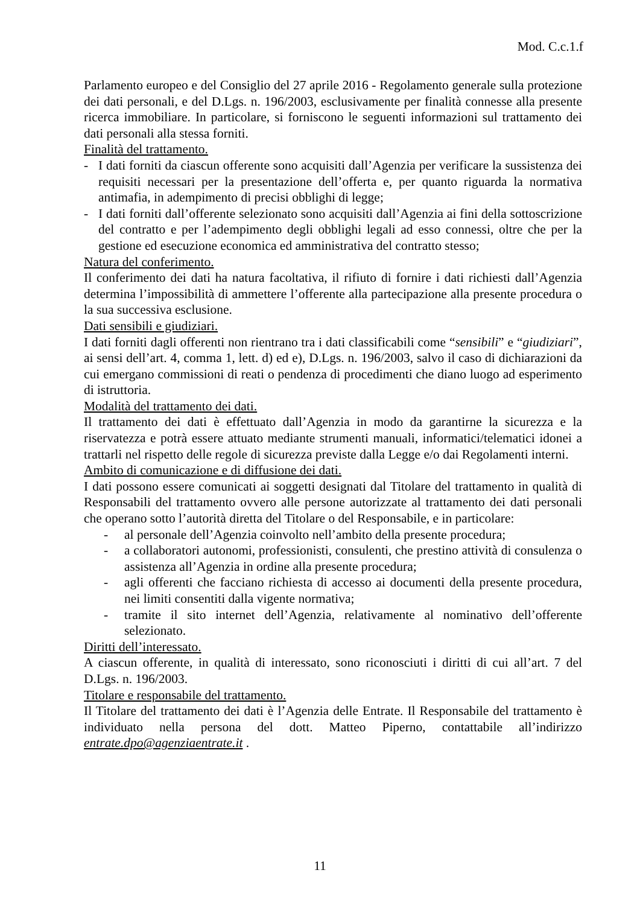Mod. C.c.1.f
Parlamento europeo e del Consiglio del 27 aprile 2016 - Regolamento generale sulla protezione dei dati personali, e del D.Lgs. n. 196/2003, esclusivamente per finalità connesse alla presente ricerca immobiliare. In particolare, si forniscono le seguenti informazioni sul trattamento dei dati personali alla stessa forniti.
Finalità del trattamento.
- I dati forniti da ciascun offerente sono acquisiti dall’Agenzia per verificare la sussistenza dei requisiti necessari per la presentazione dell’offerta e, per quanto riguarda la normativa antimafia, in adempimento di precisi obblighi di legge;
- I dati forniti dall’offerente selezionato sono acquisiti dall’Agenzia ai fini della sottoscrizione del contratto e per l’adempimento degli obblighi legali ad esso connessi, oltre che per la gestione ed esecuzione economica ed amministrativa del contratto stesso;
Natura del conferimento.
Il conferimento dei dati ha natura facoltativa, il rifiuto di fornire i dati richiesti dall’Agenzia determina l’impossibilità di ammettere l’offerente alla partecipazione alla presente procedura o la sua successiva esclusione.
Dati sensibili e giudiziari.
I dati forniti dagli offerenti non rientrano tra i dati classificabili come “sensibili” e “giudiziari”, ai sensi dell’art. 4, comma 1, lett. d) ed e), D.Lgs. n. 196/2003, salvo il caso di dichiarazioni da cui emergano commissioni di reati o pendenza di procedimenti che diano luogo ad esperimento di istruttoria.
Modalità del trattamento dei dati.
Il trattamento dei dati è effettuato dall’Agenzia in modo da garantirne la sicurezza e la riservatezza e potrà essere attuato mediante strumenti manuali, informatici/telematici idonei a trattarli nel rispetto delle regole di sicurezza previste dalla Legge e/o dai Regolamenti interni.
Ambito di comunicazione e di diffusione dei dati.
I dati possono essere comunicati ai soggetti designati dal Titolare del trattamento in qualità di Responsabili del trattamento ovvero alle persone autorizzate al trattamento dei dati personali che operano sotto l’autorità diretta del Titolare o del Responsabile, e in particolare:
- al personale dell’Agenzia coinvolto nell’ambito della presente procedura;
- a collaboratori autonomi, professionisti, consulenti, che prestino attività di consulenza o assistenza all’Agenzia in ordine alla presente procedura;
- agli offerenti che facciano richiesta di accesso ai documenti della presente procedura, nei limiti consentiti dalla vigente normativa;
- tramite il sito internet dell’Agenzia, relativamente al nominativo dell’offerente selezionato.
Diritti dell’interessato.
A ciascun offerente, in qualità di interessato, sono riconosciuti i diritti di cui all’art. 7 del D.Lgs. n. 196/2003.
Titolare e responsabile del trattamento.
Il Titolare del trattamento dei dati è l’Agenzia delle Entrate. Il Responsabile del trattamento è individuato nella persona del dott. Matteo Piperno, contattabile all’indirizzo entrate.dpo@agenziaentrate.it .
11